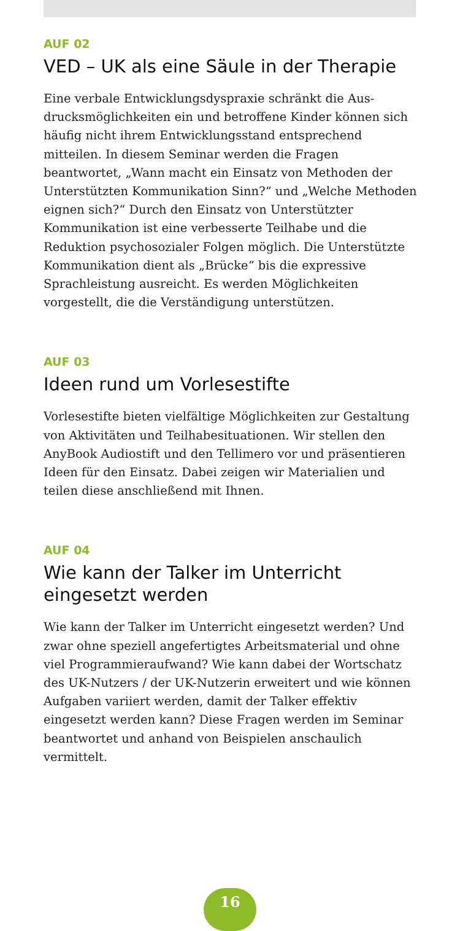AUF 02
VED – UK als eine Säule in der Therapie
Eine verbale Entwicklungsdyspraxie schränkt die Aus­drucksmöglichkeiten ein und betroffene Kinder können sich häufig nicht ihrem Entwicklungsstand entsprechend mitteilen. In diesem Seminar werden die Fragen beantwortet, „Wann macht ein Einsatz von Methoden der Unterstützten Kommunikation Sinn?“ und „Welche Methoden eignen sich?“ Durch den Einsatz von Unterstützter Kommunikation ist eine verbesserte Teilhabe und die Reduktion psychosozialer Folgen möglich. Die Unterstützte Kommunikation dient als „Brücke“ bis die expressive Sprachleistung ausreicht. Es werden Möglichkeiten vorgestellt, die die Verständigung unterstützen.
AUF 03
Ideen rund um Vorlesestifte
Vorlesestifte bieten vielfältige Möglichkeiten zur Gestaltung von Aktivitäten und Teilhabesituationen. Wir stellen den AnyBook Audiostift und den Tellimero vor und präsentieren Ideen für den Einsatz. Dabei zeigen wir Materialien und teilen diese anschließend mit Ihnen.
AUF 04
Wie kann der Talker im Unterricht eingesetzt werden
Wie kann der Talker im Unterricht eingesetzt werden? Und zwar ohne speziell angefertigtes Arbeitsmaterial und ohne viel Programmieraufwand? Wie kann dabei der Wortschatz des UK-Nutzers / der UK-Nutzerin erweitert und wie können Aufgaben variiert werden, damit der Talker effektiv eingesetzt werden kann? Diese Fragen werden im Seminar beantwortet und anhand von Beispielen anschaulich vermittelt.
16